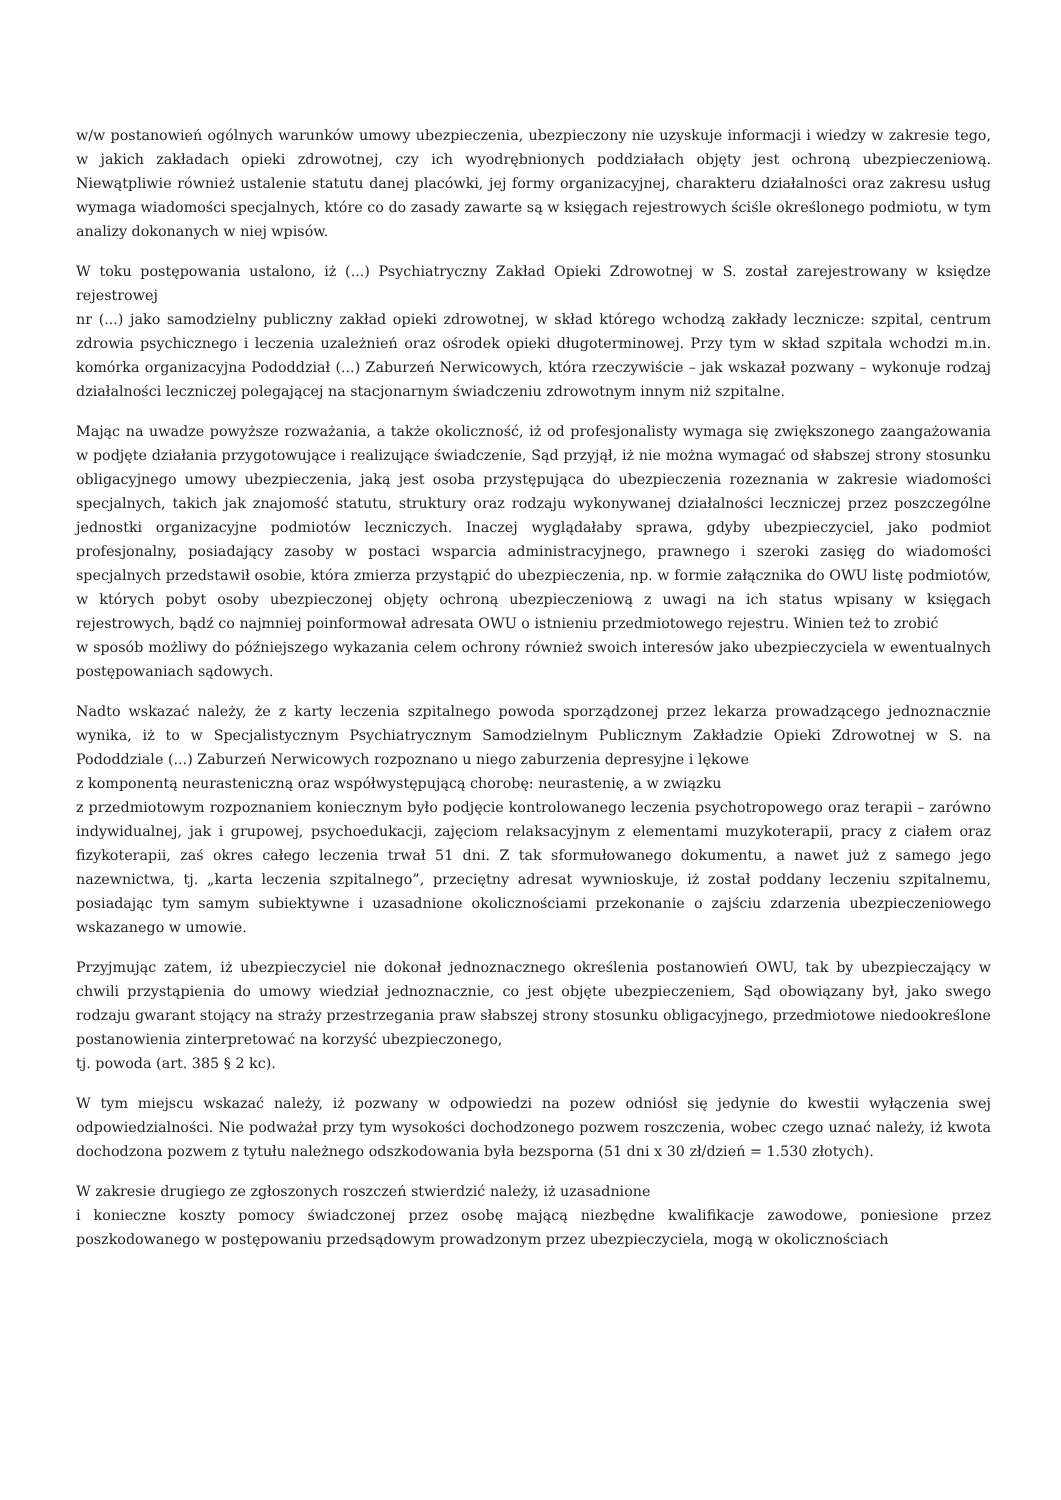w/w postanowień ogólnych warunków umowy ubezpieczenia, ubezpieczony nie uzyskuje informacji i wiedzy w zakresie tego, w jakich zakładach opieki zdrowotnej, czy ich wyodrębnionych poddziałach objęty jest ochroną ubezpieczeniową. Niewątpliwie również ustalenie statutu danej placówki, jej formy organizacyjnej, charakteru działalności oraz zakresu usług wymaga wiadomości specjalnych, które co do zasady zawarte są w księgach rejestrowych ściśle określonego podmiotu, w tym analizy dokonanych w niej wpisów.
W toku postępowania ustalono, iż (...) Psychiatryczny Zakład Opieki Zdrowotnej w S. został zarejestrowany w księdze rejestrowej
nr (...) jako samodzielny publiczny zakład opieki zdrowotnej, w skład którego wchodzą zakłady lecznicze: szpital, centrum zdrowia psychicznego i leczenia uzależnień oraz ośrodek opieki długoterminowej. Przy tym w skład szpitala wchodzi m.in. komórka organizacyjna Pododdział (...) Zaburzeń Nerwicowych, która rzeczywiście – jak wskazał pozwany – wykonuje rodzaj działalności leczniczej polegającej na stacjonarnym świadczeniu zdrowotnym innym niż szpitalne.
Mając na uwadze powyższe rozważania, a także okoliczność, iż od profesjonalisty wymaga się zwiększonego zaangażowania w podjęte działania przygotowujące i realizujące świadczenie, Sąd przyjął, iż nie można wymagać od słabszej strony stosunku obligacyjnego umowy ubezpieczenia, jaką jest osoba przystępująca do ubezpieczenia rozeznania w zakresie wiadomości specjalnych, takich jak znajomość statutu, struktury oraz rodzaju wykonywanej działalności leczniczej przez poszczególne jednostki organizacyjne podmiotów leczniczych. Inaczej wyglądałaby sprawa, gdyby ubezpieczyciel, jako podmiot profesjonalny, posiadający zasoby w postaci wsparcia administracyjnego, prawnego i szeroki zasięg do wiadomości specjalnych przedstawił osobie, która zmierza przystąpić do ubezpieczenia, np. w formie załącznika do OWU listę podmiotów, w których pobyt osoby ubezpieczonej objęty ochroną ubezpieczeniową z uwagi na ich status wpisany w księgach rejestrowych, bądź co najmniej poinformował adresata OWU o istnieniu przedmiotowego rejestru. Winien też to zrobić
w sposób możliwy do późniejszego wykazania celem ochrony również swoich interesów jako ubezpieczyciela w ewentualnych postępowaniach sądowych.
Nadto wskazać należy, że z karty leczenia szpitalnego powoda sporządzonej przez lekarza prowadzącego jednoznacznie wynika, iż to w Specjalistycznym Psychiatrycznym Samodzielnym Publicznym Zakładzie Opieki Zdrowotnej w S. na Pododdziale (...) Zaburzeń Nerwicowych rozpoznano u niego zaburzenia depresyjne i lękowe
z komponentą neurasteniczną oraz współwystępującą chorobę: neurastenię, a w związku
z przedmiotowym rozpoznaniem koniecznym było podjęcie kontrolowanego leczenia psychotropowego oraz terapii – zarówno indywidualnej, jak i grupowej, psychoedukacji, zajęciom relaksacyjnym z elementami muzykoterapii, pracy z ciałem oraz fizykoterapii, zaś okres całego leczenia trwał 51 dni. Z tak sformułowanego dokumentu, a nawet już z samego jego nazewnictwa, tj. „karta leczenia szpitalnego”, przeciętny adresat wywnioskuje, iż został poddany leczeniu szpitalnemu, posiadając tym samym subiektywne i uzasadnione okolicznościami przekonanie o zajściu zdarzenia ubezpieczeniowego wskazanego w umowie.
Przyjmując zatem, iż ubezpieczyciel nie dokonał jednoznacznego określenia postanowień OWU, tak by ubezpieczający w chwili przystąpienia do umowy wiedział jednoznacznie, co jest objęte ubezpieczeniem, Sąd obowiązany był, jako swego rodzaju gwarant stojący na straży przestrzegania praw słabszej strony stosunku obligacyjnego, przedmiotowe niedookreślone postanowienia zinterpretować na korzyść ubezpieczonego,
tj. powoda (art. 385 § 2 kc).
W tym miejscu wskazać należy, iż pozwany w odpowiedzi na pozew odniósł się jedynie do kwestii wyłączenia swej odpowiedzialności. Nie podważał przy tym wysokości dochodzonego pozwem roszczenia, wobec czego uznać należy, iż kwota dochodzona pozwem z tytułu należnego odszkodowania była bezsporna (51 dni x 30 zł/dzień = 1.530 złotych).
W zakresie drugiego ze zgłoszonych roszczeń stwierdzić należy, iż uzasadnione
i konieczne koszty pomocy świadczonej przez osobę mającą niezbędne kwalifikacje zawodowe, poniesione przez poszkodowanego w postępowaniu przedsądowym prowadzonym przez ubezpieczyciela, mogą w okolicznościach